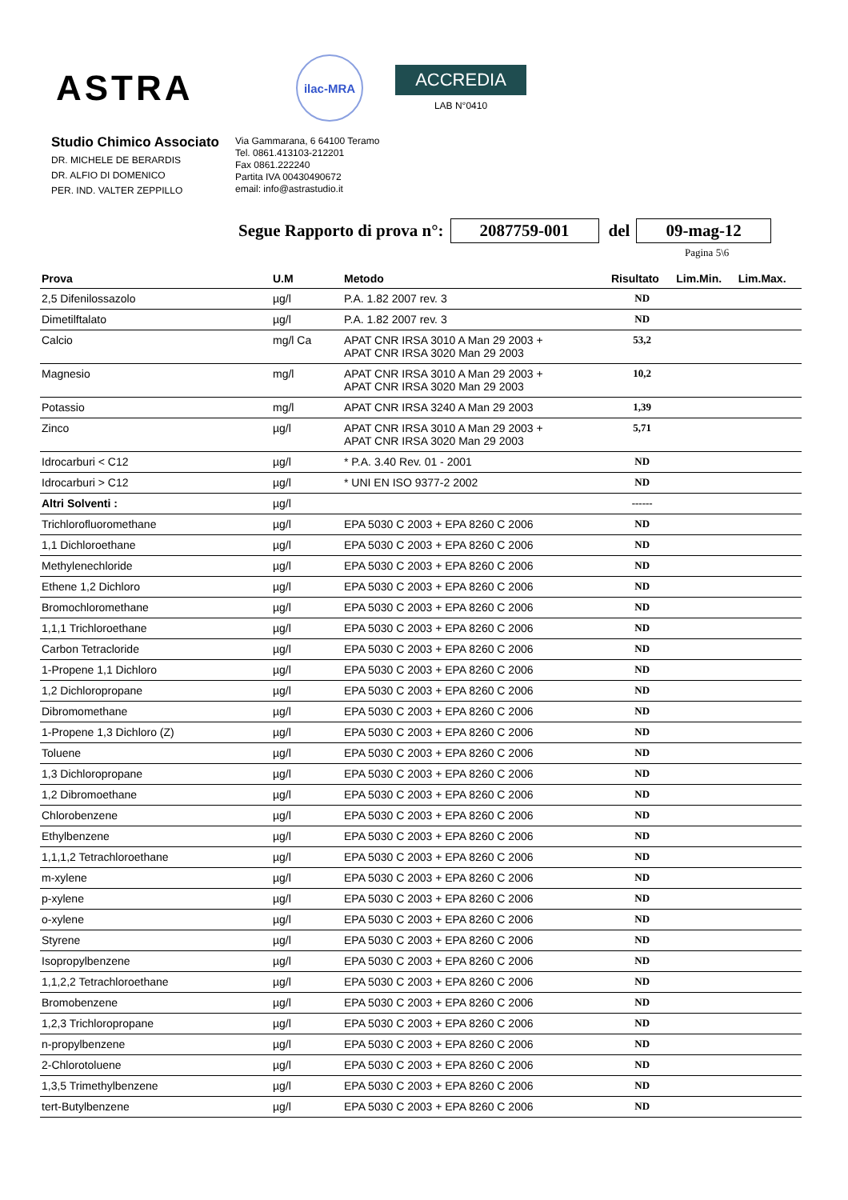ASTRA
ilac-MRA
ACCREDIA
LAB N°0410
Studio Chimico Associato
DR. MICHELE DE BERARDIS
DR. ALFIO DI DOMENICO
PER. IND. VALTER ZEPPILLO
Via Gammarana, 6 64100 Teramo
Tel. 0861.413103-212201
Fax 0861.222240
Partita IVA 00430490672
email: info@astrastudio.it
Segue Rapporto di prova n°: 2087759-001 del 09-mag-12
Pagina 5\6
| Prova | U.M | Metodo | Risultato | Lim.Min. | Lim.Max. |
| --- | --- | --- | --- | --- | --- |
| 2,5 Difenilossazolo | µg/l | P.A. 1.82 2007 rev. 3 | ND | | |
| Dimetilftalato | µg/l | P.A. 1.82 2007 rev. 3 | ND | | |
| Calcio | mg/l Ca | APAT CNR IRSA 3010 A Man 29 2003 + APAT CNR IRSA 3020 Man 29 2003 | 53,2 | | |
| Magnesio | mg/l | APAT CNR IRSA 3010 A Man 29 2003 + APAT CNR IRSA 3020 Man 29 2003 | 10,2 | | |
| Potassio | mg/l | APAT CNR IRSA 3240 A Man 29 2003 | 1,39 | | |
| Zinco | µg/l | APAT CNR IRSA 3010 A Man 29 2003 + APAT CNR IRSA 3020 Man 29 2003 | 5,71 | | |
| Idrocarburi < C12 | µg/l | * P.A. 3.40 Rev. 01 - 2001 | ND | | |
| Idrocarburi > C12 | µg/l | * UNI EN ISO 9377-2 2002 | ND | | |
| Altri Solventi : | µg/l | | ------ | | |
| Trichlorofluoromethane | µg/l | EPA 5030 C 2003 + EPA 8260 C 2006 | ND | | |
| 1,1 Dichloroethane | µg/l | EPA 5030 C 2003 + EPA 8260 C 2006 | ND | | |
| Methylenechloride | µg/l | EPA 5030 C 2003 + EPA 8260 C 2006 | ND | | |
| Ethene 1,2 Dichloro | µg/l | EPA 5030 C 2003 + EPA 8260 C 2006 | ND | | |
| Bromochloromethane | µg/l | EPA 5030 C 2003 + EPA 8260 C 2006 | ND | | |
| 1,1,1 Trichloroethane | µg/l | EPA 5030 C 2003 + EPA 8260 C 2006 | ND | | |
| Carbon Tetracloride | µg/l | EPA 5030 C 2003 + EPA 8260 C 2006 | ND | | |
| 1-Propene 1,1 Dichloro | µg/l | EPA 5030 C 2003 + EPA 8260 C 2006 | ND | | |
| 1,2 Dichloropropane | µg/l | EPA 5030 C 2003 + EPA 8260 C 2006 | ND | | |
| Dibromomethane | µg/l | EPA 5030 C 2003 + EPA 8260 C 2006 | ND | | |
| 1-Propene 1,3 Dichloro (Z) | µg/l | EPA 5030 C 2003 + EPA 8260 C 2006 | ND | | |
| Toluene | µg/l | EPA 5030 C 2003 + EPA 8260 C 2006 | ND | | |
| 1,3 Dichloropropane | µg/l | EPA 5030 C 2003 + EPA 8260 C 2006 | ND | | |
| 1,2 Dibromoethane | µg/l | EPA 5030 C 2003 + EPA 8260 C 2006 | ND | | |
| Chlorobenzene | µg/l | EPA 5030 C 2003 + EPA 8260 C 2006 | ND | | |
| Ethylbenzene | µg/l | EPA 5030 C 2003 + EPA 8260 C 2006 | ND | | |
| 1,1,1,2 Tetrachloroethane | µg/l | EPA 5030 C 2003 + EPA 8260 C 2006 | ND | | |
| m-xylene | µg/l | EPA 5030 C 2003 + EPA 8260 C 2006 | ND | | |
| p-xylene | µg/l | EPA 5030 C 2003 + EPA 8260 C 2006 | ND | | |
| o-xylene | µg/l | EPA 5030 C 2003 + EPA 8260 C 2006 | ND | | |
| Styrene | µg/l | EPA 5030 C 2003 + EPA 8260 C 2006 | ND | | |
| Isopropylbenzene | µg/l | EPA 5030 C 2003 + EPA 8260 C 2006 | ND | | |
| 1,1,2,2 Tetrachloroethane | µg/l | EPA 5030 C 2003 + EPA 8260 C 2006 | ND | | |
| Bromobenzene | µg/l | EPA 5030 C 2003 + EPA 8260 C 2006 | ND | | |
| 1,2,3 Trichloropropane | µg/l | EPA 5030 C 2003 + EPA 8260 C 2006 | ND | | |
| n-propylbenzene | µg/l | EPA 5030 C 2003 + EPA 8260 C 2006 | ND | | |
| 2-Chlorotoluene | µg/l | EPA 5030 C 2003 + EPA 8260 C 2006 | ND | | |
| 1,3,5 Trimethylbenzene | µg/l | EPA 5030 C 2003 + EPA 8260 C 2006 | ND | | |
| tert-Butylbenzene | µg/l | EPA 5030 C 2003 + EPA 8260 C 2006 | ND | | |